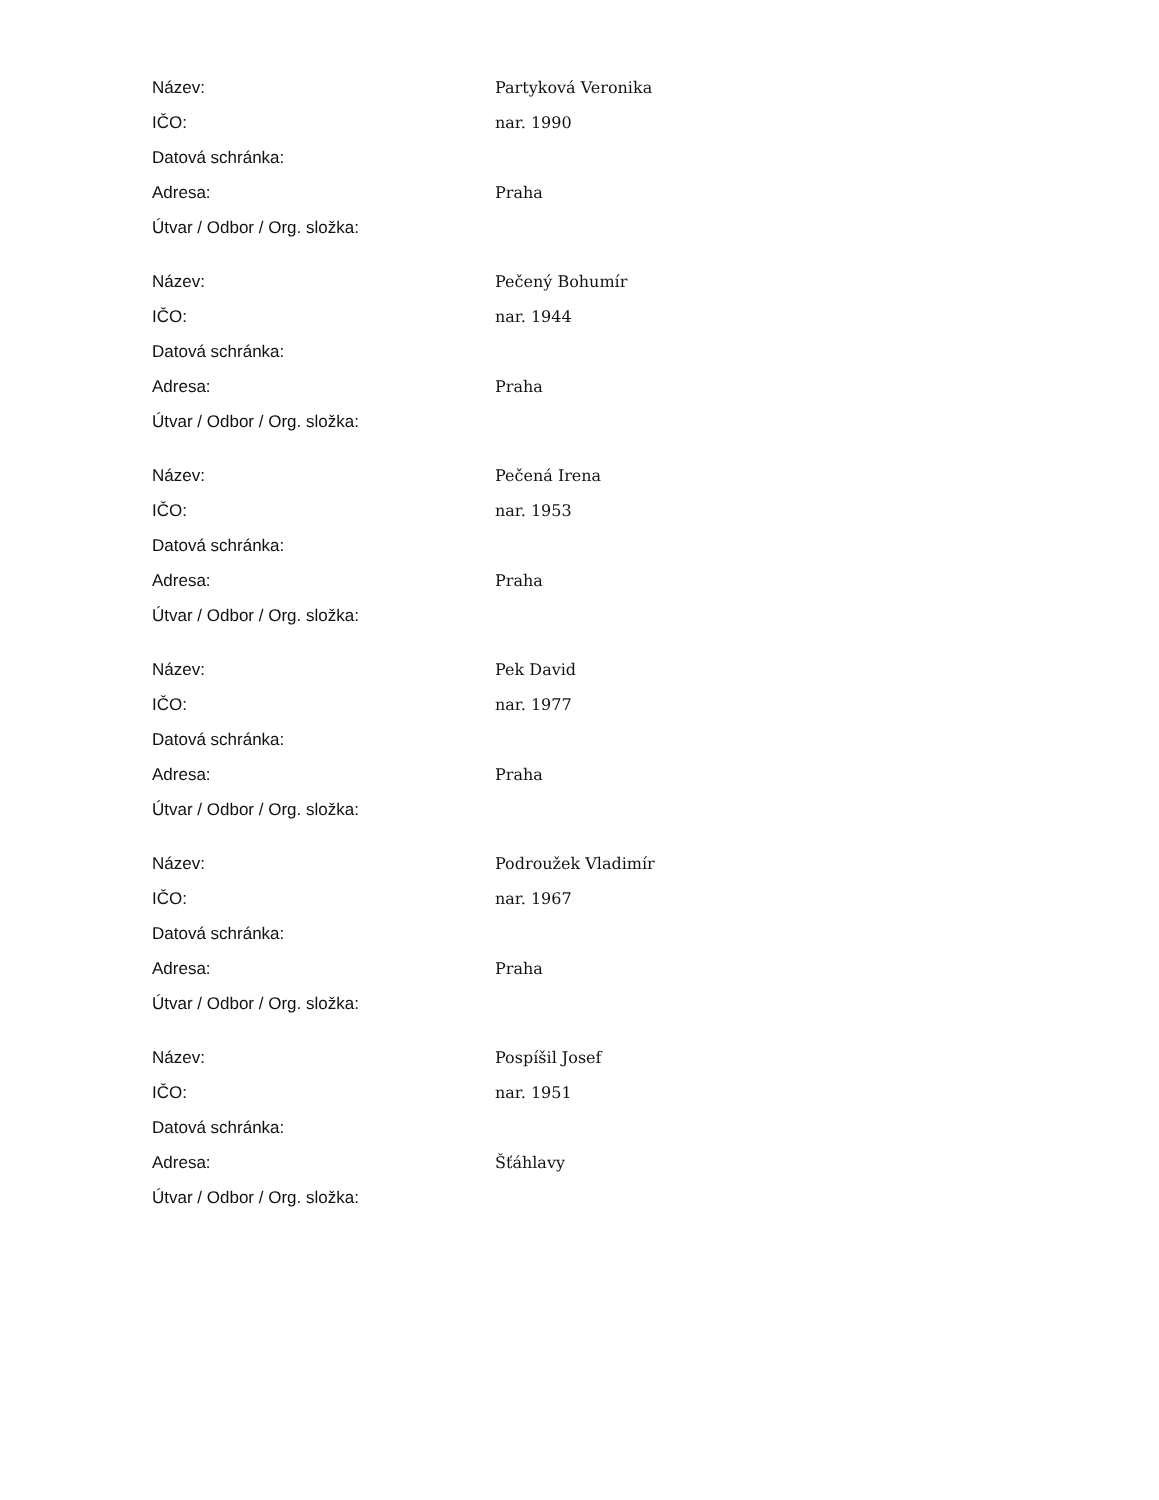| Název: | Partyková Veronika |
| IČO: | nar. 1990 |
| Datová schránka: | |
| Adresa: | Praha |
| Útvar / Odbor / Org. složka: | |
| Název: | Pečený Bohumír |
| IČO: | nar. 1944 |
| Datová schránka: | |
| Adresa: | Praha |
| Útvar / Odbor / Org. složka: | |
| Název: | Pečená Irena |
| IČO: | nar. 1953 |
| Datová schránka: | |
| Adresa: | Praha |
| Útvar / Odbor / Org. složka: | |
| Název: | Pek David |
| IČO: | nar. 1977 |
| Datová schránka: | |
| Adresa: | Praha |
| Útvar / Odbor / Org. složka: | |
| Název: | Podroužek Vladimír |
| IČO: | nar. 1967 |
| Datová schránka: | |
| Adresa: | Praha |
| Útvar / Odbor / Org. složka: | |
| Název: | Pospíšil Josef |
| IČO: | nar. 1951 |
| Datová schránka: | |
| Adresa: | Šťáhlavy |
| Útvar / Odbor / Org. složka: | |